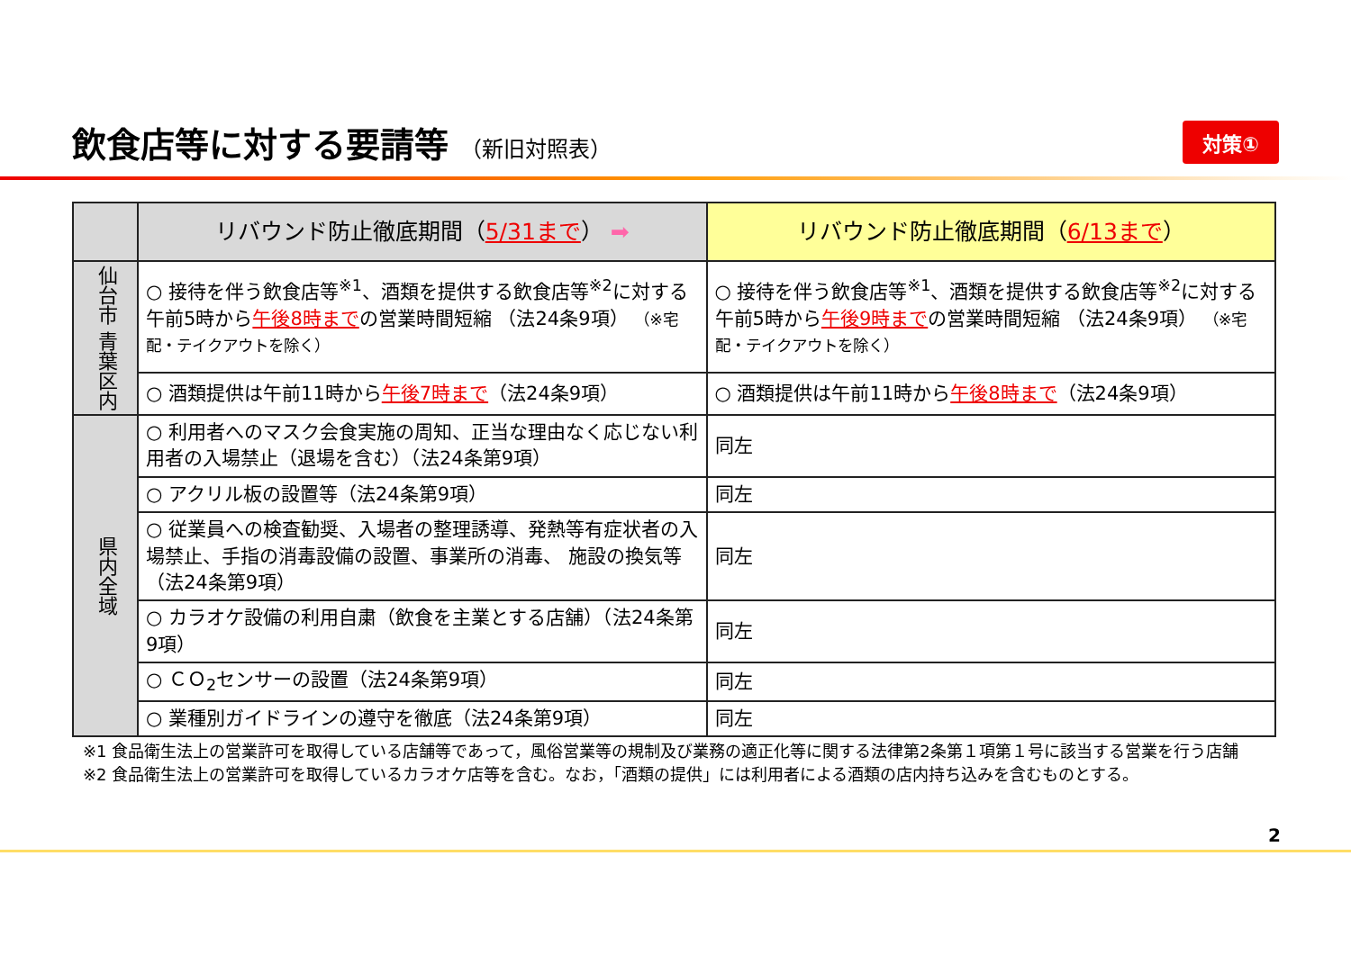飲食店等に対する要請等 （新旧対照表）
対策①
| | リバウンド防止徹底期間（ 5/31まで ） ➡ | リバウンド防止徹底期間（ 6/13まで ） |
| 仙台市 青葉区内 | ○ 接待を伴う飲食店等<sup>※1</sup>、酒類を提供する飲食店等<sup>※2</sup>に対する午前5時から 午後8時まで の営業時間短縮 （法24条9項） （※宅配・テイクアウトを除く） | ○ 接待を伴う飲食店等<sup>※1</sup>、酒類を提供する飲食店等<sup>※2</sup>に対する午前5時から 午後9時まで の営業時間短縮 （法24条9項） （※宅配・テイクアウトを除く） |
| | ○ 酒類提供は午前11時から 午後7時まで （法24条9項） | ○ 酒類提供は午前11時から 午後8時まで （法24条9項） |
| 県内全域 | ○ 利用者へのマスク会食実施の周知、正当な理由なく応じない利用者の入場禁止（退場を含む）（法24条第9項） | 同左 |
| | ○ アクリル板の設置等（法24条第9項） | 同左 |
| | ○ 従業員への検査勧奨、入場者の整理誘導、発熱等有症状者の入場禁止、手指の消毒設備の設置、事業所の消毒、 施設の換気等（法24条第9項） | 同左 |
| | ○ カラオケ設備の利用自粛（飲食を主業とする店舗）（法24条第9項） | 同左 |
| | ○ ＣＯ<sub>2</sub>センサーの設置（法24条第9項） | 同左 |
| | ○ 業種別ガイドラインの遵守を徹底（法24条第9項） | 同左 |
※1 食品衛生法上の営業許可を取得している店舗等であって，風俗営業等の規制及び業務の適正化等に関する法律第2条第１項第１号に該当する営業を行う店舗
※2 食品衛生法上の営業許可を取得しているカラオケ店等を含む。なお，「酒類の提供」には利用者による酒類の店内持ち込みを含むものとする。
2